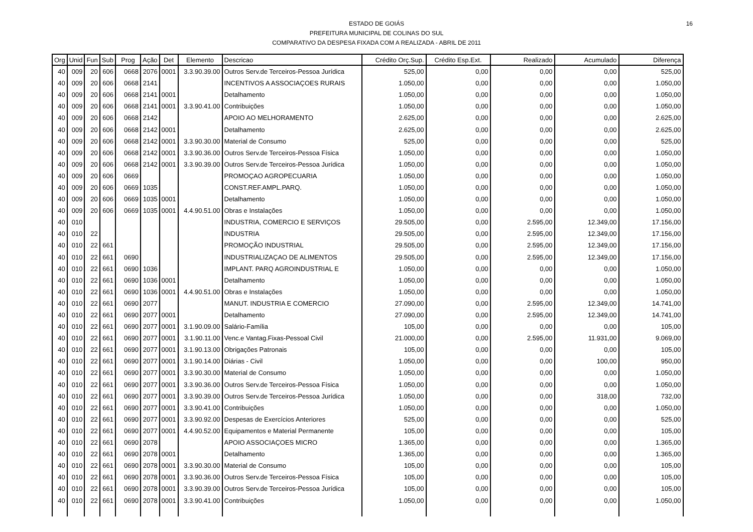16
ESTADO DE GOIÁS
PREFEITURA MUNICIPAL DE COLINAS DO SUL
COMPARATIVO DA DESPESA FIXADA COM A REALIZADA - ABRIL DE 2011
| Org | Unid | Fun | Sub | Prog | Ação | Det | Elemento | Descricao | Crédito Orç.Sup. | Crédito Esp.Ext. | Realizado | Acumulado | Diferença |
| --- | --- | --- | --- | --- | --- | --- | --- | --- | --- | --- | --- | --- | --- |
| 40 | 009 | 20 | 606 | 0668 | 2076 | 0001 | 3.3.90.39.00 | Outros Serv.de Terceiros-Pessoa Jurídica | 525,00 | 0,00 | 0,00 | 0,00 | 525,00 |
| 40 | 009 | 20 | 606 | 0668 | 2141 | | | INCENTIVOS A ASSOCIAÇOES RURAIS | 1.050,00 | 0,00 | 0,00 | 0,00 | 1.050,00 |
| 40 | 009 | 20 | 606 | 0668 | 2141 | 0001 | | Detalhamento | 1.050,00 | 0,00 | 0,00 | 0,00 | 1.050,00 |
| 40 | 009 | 20 | 606 | 0668 | 2141 | 0001 | 3.3.90.41.00 | Contribuições | 1.050,00 | 0,00 | 0,00 | 0,00 | 1.050,00 |
| 40 | 009 | 20 | 606 | 0668 | 2142 | | | APOIO AO MELHORAMENTO | 2.625,00 | 0,00 | 0,00 | 0,00 | 2.625,00 |
| 40 | 009 | 20 | 606 | 0668 | 2142 | 0001 | | Detalhamento | 2.625,00 | 0,00 | 0,00 | 0,00 | 2.625,00 |
| 40 | 009 | 20 | 606 | 0668 | 2142 | 0001 | 3.3.90.30.00 | Material de Consumo | 525,00 | 0,00 | 0,00 | 0,00 | 525,00 |
| 40 | 009 | 20 | 606 | 0668 | 2142 | 0001 | 3.3.90.36.00 | Outros Serv.de Terceiros-Pessoa Física | 1.050,00 | 0,00 | 0,00 | 0,00 | 1.050,00 |
| 40 | 009 | 20 | 606 | 0668 | 2142 | 0001 | 3.3.90.39.00 | Outros Serv.de Terceiros-Pessoa Jurídica | 1.050,00 | 0,00 | 0,00 | 0,00 | 1.050,00 |
| 40 | 009 | 20 | 606 | 0669 | | | | PROMOÇAO AGROPECUARIA | 1.050,00 | 0,00 | 0,00 | 0,00 | 1.050,00 |
| 40 | 009 | 20 | 606 | 0669 | 1035 | | | CONST.REF.AMPL.PARQ. | 1.050,00 | 0,00 | 0,00 | 0,00 | 1.050,00 |
| 40 | 009 | 20 | 606 | 0669 | 1035 | 0001 | | Detalhamento | 1.050,00 | 0,00 | 0,00 | 0,00 | 1.050,00 |
| 40 | 009 | 20 | 606 | 0669 | 1035 | 0001 | 4.4.90.51.00 | Obras e Instalações | 1.050,00 | 0,00 | 0,00 | 0,00 | 1.050,00 |
| 40 | 010 | | | | | | | INDUSTRIA, COMERCIO E SERVIÇOS | 29.505,00 | 0,00 | 2.595,00 | 12.349,00 | 17.156,00 |
| 40 | 010 | 22 | | | | | | INDUSTRIA | 29.505,00 | 0,00 | 2.595,00 | 12.349,00 | 17.156,00 |
| 40 | 010 | 22 | 661 | | | | | PROMOÇÃO INDUSTRIAL | 29.505,00 | 0,00 | 2.595,00 | 12.349,00 | 17.156,00 |
| 40 | 010 | 22 | 661 | 0690 | | | | INDUSTRIALIZAÇAO DE ALIMENTOS | 29.505,00 | 0,00 | 2.595,00 | 12.349,00 | 17.156,00 |
| 40 | 010 | 22 | 661 | 0690 | 1036 | | | IMPLANT. PARQ AGROINDUSTRIAL E | 1.050,00 | 0,00 | 0,00 | 0,00 | 1.050,00 |
| 40 | 010 | 22 | 661 | 0690 | 1036 | 0001 | | Detalhamento | 1.050,00 | 0,00 | 0,00 | 0,00 | 1.050,00 |
| 40 | 010 | 22 | 661 | 0690 | 1036 | 0001 | 4.4.90.51.00 | Obras e Instalações | 1.050,00 | 0,00 | 0,00 | 0,00 | 1.050,00 |
| 40 | 010 | 22 | 661 | 0690 | 2077 | | | MANUT. INDUSTRIA E COMERCIO | 27.090,00 | 0,00 | 2.595,00 | 12.349,00 | 14.741,00 |
| 40 | 010 | 22 | 661 | 0690 | 2077 | 0001 | | Detalhamento | 27.090,00 | 0,00 | 2.595,00 | 12.349,00 | 14.741,00 |
| 40 | 010 | 22 | 661 | 0690 | 2077 | 0001 | 3.1.90.09.00 | Salário-Família | 105,00 | 0,00 | 0,00 | 0,00 | 105,00 |
| 40 | 010 | 22 | 661 | 0690 | 2077 | 0001 | 3.1.90.11.00 | Venc.e Vantag.Fixas-Pessoal Civil | 21.000,00 | 0,00 | 2.595,00 | 11.931,00 | 9.069,00 |
| 40 | 010 | 22 | 661 | 0690 | 2077 | 0001 | 3.1.90.13.00 | Obrigações Patronais | 105,00 | 0,00 | 0,00 | 0,00 | 105,00 |
| 40 | 010 | 22 | 661 | 0690 | 2077 | 0001 | 3.1.90.14.00 | Diárias - Civil | 1.050,00 | 0,00 | 0,00 | 100,00 | 950,00 |
| 40 | 010 | 22 | 661 | 0690 | 2077 | 0001 | 3.3.90.30.00 | Material de Consumo | 1.050,00 | 0,00 | 0,00 | 0,00 | 1.050,00 |
| 40 | 010 | 22 | 661 | 0690 | 2077 | 0001 | 3.3.90.36.00 | Outros Serv.de Terceiros-Pessoa Física | 1.050,00 | 0,00 | 0,00 | 0,00 | 1.050,00 |
| 40 | 010 | 22 | 661 | 0690 | 2077 | 0001 | 3.3.90.39.00 | Outros Serv.de Terceiros-Pessoa Jurídica | 1.050,00 | 0,00 | 0,00 | 318,00 | 732,00 |
| 40 | 010 | 22 | 661 | 0690 | 2077 | 0001 | 3.3.90.41.00 | Contribuições | 1.050,00 | 0,00 | 0,00 | 0,00 | 1.050,00 |
| 40 | 010 | 22 | 661 | 0690 | 2077 | 0001 | 3.3.90.92.00 | Despesas de Exercícios Anteriores | 525,00 | 0,00 | 0,00 | 0,00 | 525,00 |
| 40 | 010 | 22 | 661 | 0690 | 2077 | 0001 | 4.4.90.52.00 | Equipamentos e Material Permanente | 105,00 | 0,00 | 0,00 | 0,00 | 105,00 |
| 40 | 010 | 22 | 661 | 0690 | 2078 | | | APOIO ASSOCIAÇOES MICRO | 1.365,00 | 0,00 | 0,00 | 0,00 | 1.365,00 |
| 40 | 010 | 22 | 661 | 0690 | 2078 | 0001 | | Detalhamento | 1.365,00 | 0,00 | 0,00 | 0,00 | 1.365,00 |
| 40 | 010 | 22 | 661 | 0690 | 2078 | 0001 | 3.3.90.30.00 | Material de Consumo | 105,00 | 0,00 | 0,00 | 0,00 | 105,00 |
| 40 | 010 | 22 | 661 | 0690 | 2078 | 0001 | 3.3.90.36.00 | Outros Serv.de Terceiros-Pessoa Física | 105,00 | 0,00 | 0,00 | 0,00 | 105,00 |
| 40 | 010 | 22 | 661 | 0690 | 2078 | 0001 | 3.3.90.39.00 | Outros Serv.de Terceiros-Pessoa Jurídica | 105,00 | 0,00 | 0,00 | 0,00 | 105,00 |
| 40 | 010 | 22 | 661 | 0690 | 2078 | 0001 | 3.3.90.41.00 | Contribuições | 1.050,00 | 0,00 | 0,00 | 0,00 | 1.050,00 |